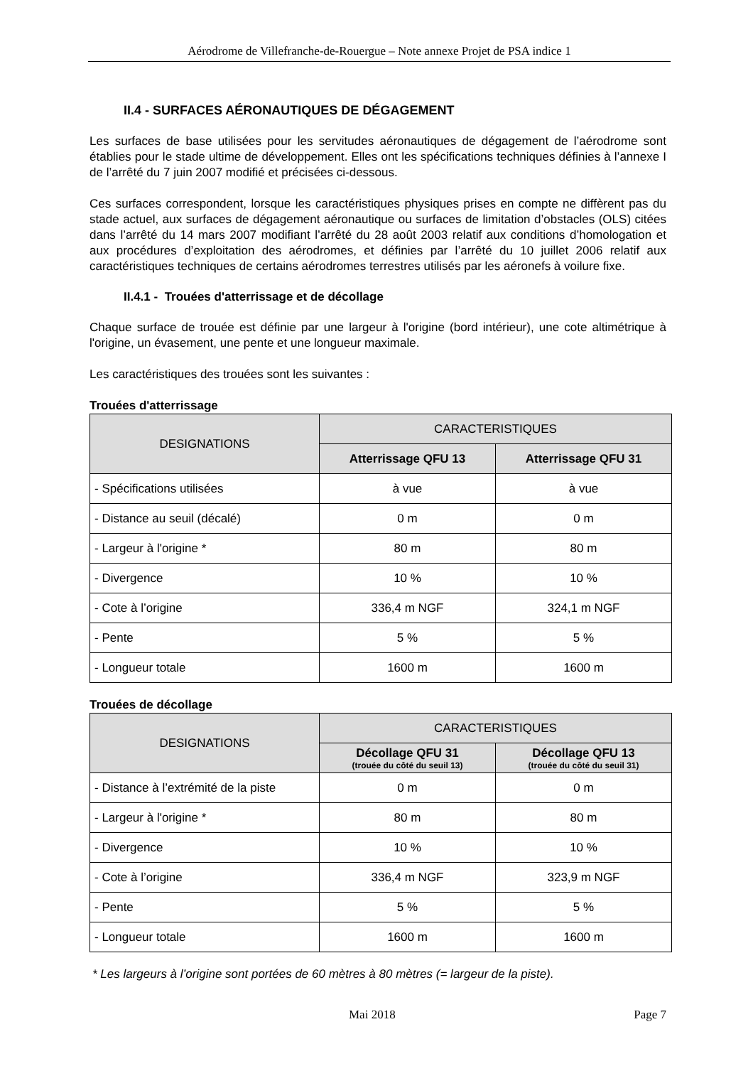Aérodrome de Villefranche-de-Rouergue – Note annexe Projet de PSA indice 1
II.4 - SURFACES AÉRONAUTIQUES DE DÉGAGEMENT
Les surfaces de base utilisées pour les servitudes aéronautiques de dégagement de l’aérodrome sont établies pour le stade ultime de développement. Elles ont les spécifications techniques définies à l’annexe I de l’arrêté du 7 juin 2007 modifié et précisées ci-dessous.
Ces surfaces correspondent, lorsque les caractéristiques physiques prises en compte ne diffèrent pas du stade actuel, aux surfaces de dégagement aéronautique ou surfaces de limitation d’obstacles (OLS) citées dans l’arrêté du 14 mars 2007 modifiant l’arrêté du 28 août 2003 relatif aux conditions d’homologation et aux procédures d’exploitation des aérodromes, et définies par l’arrêté du 10 juillet 2006 relatif aux caractéristiques techniques de certains aérodromes terrestres utilisés par les aéronefs à voilure fixe.
II.4.1 - Trouées d'atterrissage et de décollage
Chaque surface de trouée est définie par une largeur à l'origine (bord intérieur), une cote altimétrique à l'origine, un évasement, une pente et une longueur maximale.
Les caractéristiques des trouées sont les suivantes :
Trouées d'atterrissage
| DESIGNATIONS | CARACTERISTIQUES | |
| --- | --- | --- |
| | Atterrissage QFU 13 | Atterrissage QFU 31 |
| - Spécifications utilisées | à vue | à vue |
| - Distance au seuil (décalé) | 0 m | 0 m |
| - Largeur à l'origine * | 80 m | 80 m |
| - Divergence | 10 % | 10 % |
| - Cote à l’origine | 336,4 m NGF | 324,1 m NGF |
| - Pente | 5 % | 5 % |
| - Longueur totale | 1600 m | 1600 m |
Trouées de décollage
| DESIGNATIONS | CARACTERISTIQUES | |
| --- | --- | --- |
| | Décollage QFU 31 (trouée du côté du seuil 13) | Décollage QFU 13 (trouée du côté du seuil 31) |
| - Distance à l’extrémité de la piste | 0 m | 0 m |
| - Largeur à l'origine * | 80 m | 80 m |
| - Divergence | 10 % | 10 % |
| - Cote à l’origine | 336,4 m NGF | 323,9 m NGF |
| - Pente | 5 % | 5 % |
| - Longueur totale | 1600 m | 1600 m |
* Les largeurs à l’origine sont portées de 60 mètres à 80 mètres (= largeur de la piste).
Mai 2018 Page 7